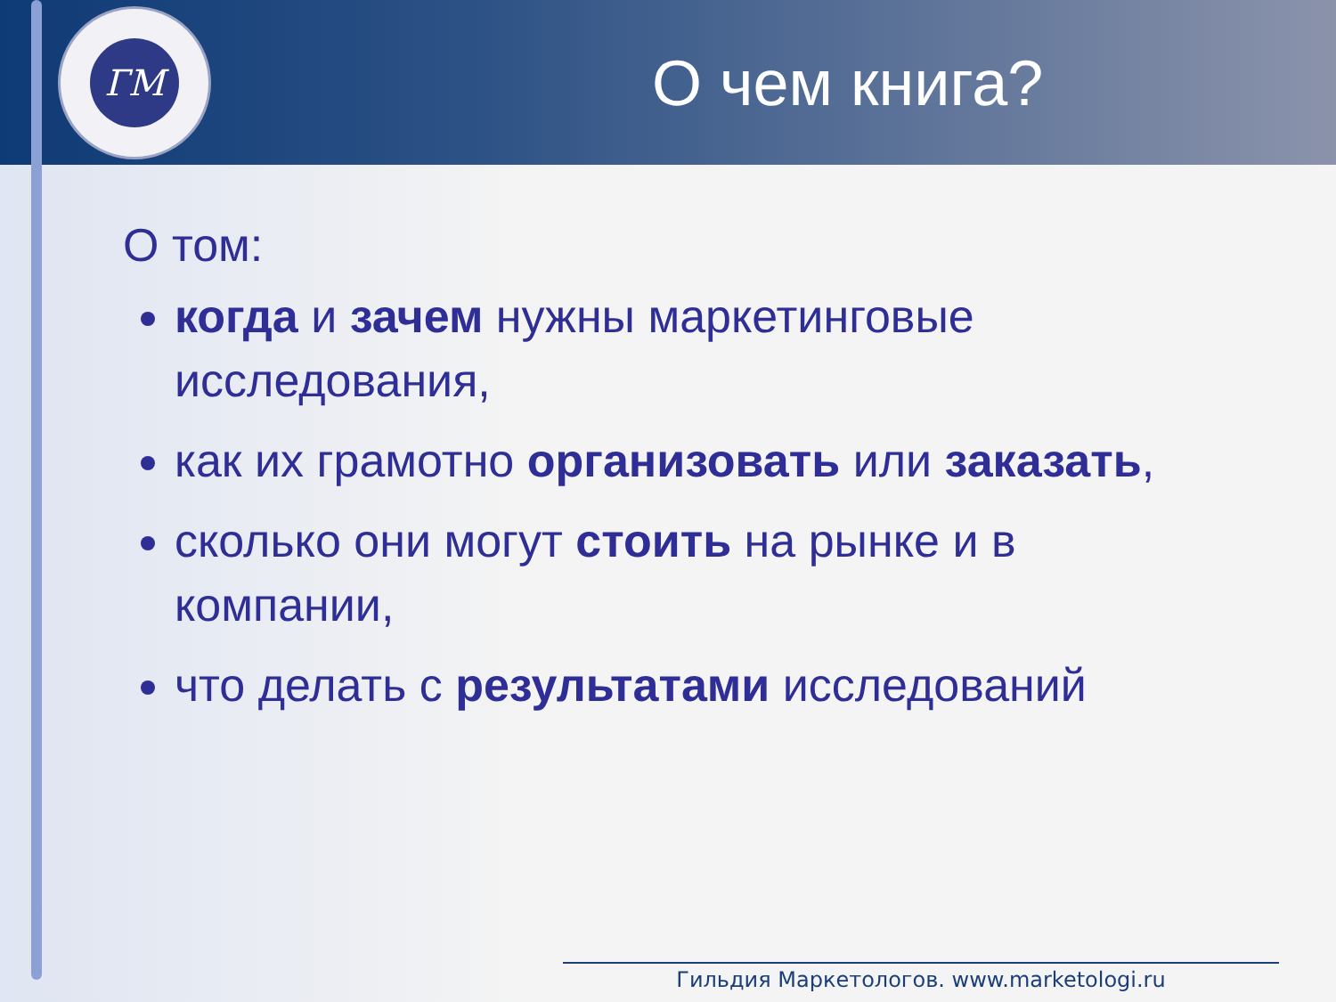ГМ
О чем книга?
О том:
когда и зачем нужны маркетинговые исследования,
как их грамотно организовать или заказать,
сколько они могут стоить на рынке и в компании,
что делать с результатами исследований
Гильдия Маркетологов. www.marketologi.ru